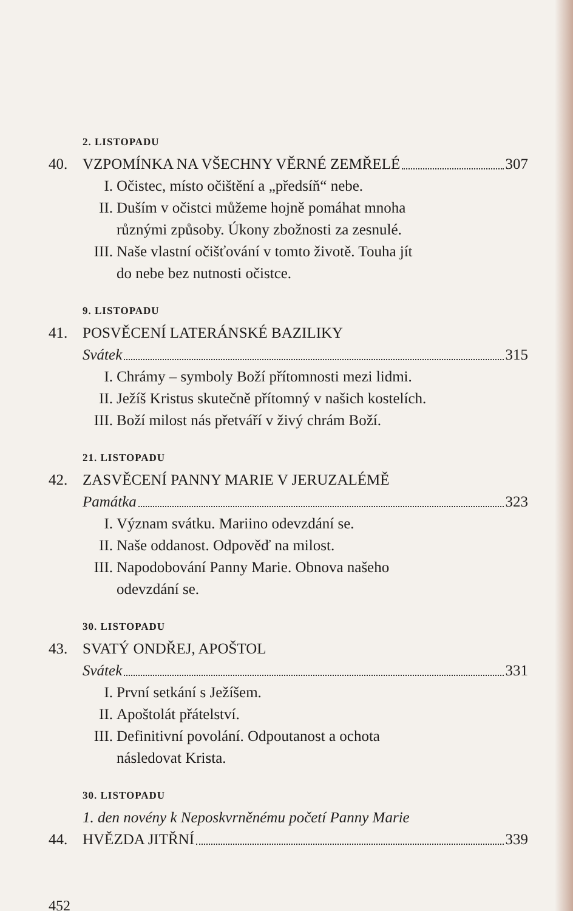2. LISTOPADU
40. VZPOMÍNKA NA VŠECHNY VĚRNÉ ZEMŘELÉ 307
I. Očistec, místo očištění a „předsíň“ nebe.
II. Duším v očistci můžeme hojně pomáhat mnoha
různými způsoby. Úkony zbožnosti za zesnulé.
III. Naše vlastní očišťování v tomto životě. Touha jít
do nebe bez nutnosti očistce.
9. LISTOPADU
41. POSVĚCENÍ LATERÁNSKÉ BAZILIKY
Svátek 315
I. Chrámy – symboly Boží přítomnosti mezi lidmi.
II. Ježíš Kristus skutečně přítomný v našich kostelích.
III. Boží milost nás přetváří v živý chrám Boží.
21. LISTOPADU
42. ZASVĚCENÍ PANNY MARIE V JERUZALÉMĚ
Památka 323
I. Význam svátku. Mariino odevzdání se.
II. Naše oddanost. Odpověď na milost.
III. Napodobování Panny Marie. Obnova našeho
odevzdání se.
30. LISTOPADU
43. SVATÝ ONDŘEJ, APOŠTOL
Svátek 331
I. První setkání s Ježíšem.
II. Apoštolát přátelství.
III. Definitivní povolání. Odpoutanost a ochota
následovat Krista.
30. LISTOPADU
1. den novény k Neposkvrněnému početí Panny Marie
44. HVĚZDA JITŘNÍ 339
452